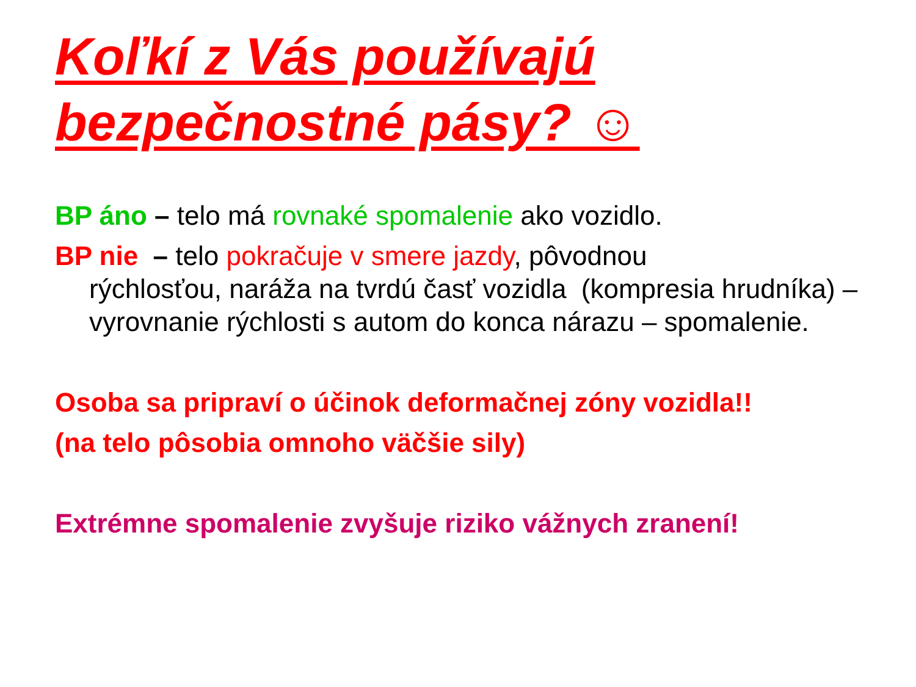Koľkí z Vás používajú
bezpečnostné pásy? ☺
BP áno – telo má rovnaké spomalenie ako vozidlo.
BP nie – telo pokračuje v smere jazdy, pôvodnou
rýchlosťou, naráža na tvrdú časť vozidla (kompresia hrudníka) – vyrovnanie rýchlosti s autom do konca nárazu – spomalenie.
Osoba sa pripraví o účinok deformačnej zóny vozidla!!
(na telo pôsobia omnoho väčšie sily)
Extrémne spomalenie zvyšuje riziko vážnych zranení!